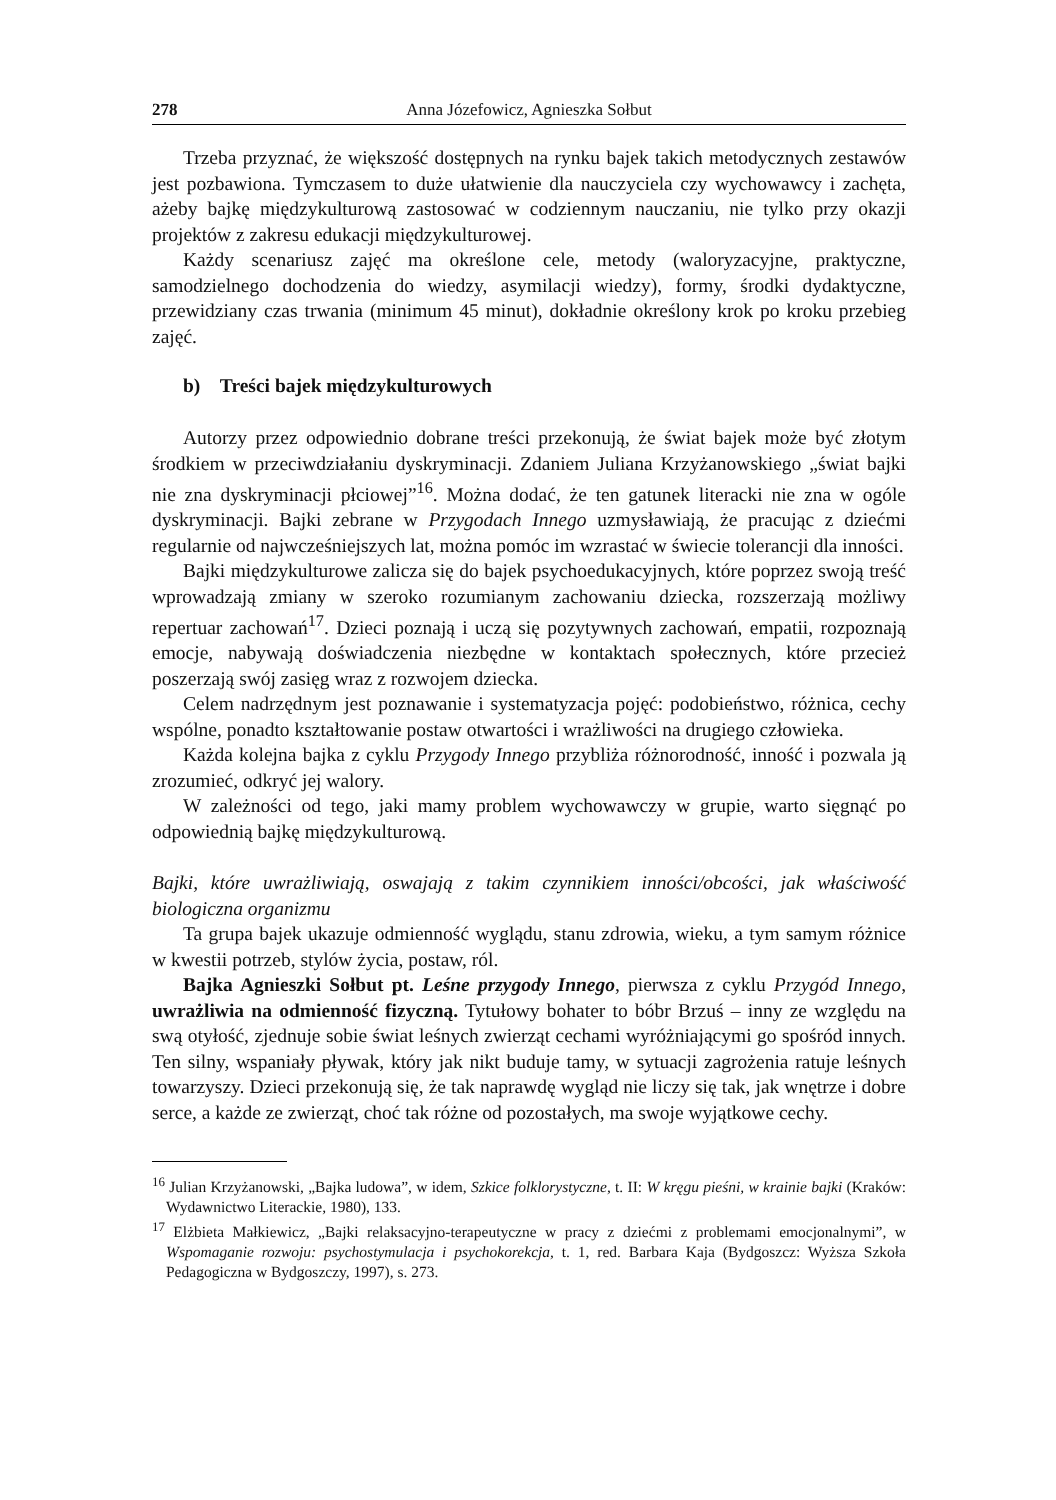278 Anna Józefowicz, Agnieszka Sołbut
Trzeba przyznać, że większość dostępnych na rynku bajek takich metodycznych zestawów jest pozbawiona. Tymczasem to duże ułatwienie dla nauczyciela czy wychowawcy i zachęta, ażeby bajkę międzykulturową zastosować w codziennym nauczaniu, nie tylko przy okazji projektów z zakresu edukacji międzykulturowej.
Każdy scenariusz zajęć ma określone cele, metody (waloryzacyjne, praktyczne, samodzielnego dochodzenia do wiedzy, asymilacji wiedzy), formy, środki dydaktyczne, przewidziany czas trwania (minimum 45 minut), dokładnie określony krok po kroku przebieg zajęć.
b) Treści bajek międzykulturowych
Autorzy przez odpowiednio dobrane treści przekonują, że świat bajek może być złotym środkiem w przeciwdziałaniu dyskryminacji. Zdaniem Juliana Krzyżanowskiego „świat bajki nie zna dyskryminacji płciowej”<sup>16</sup>. Można dodać, że ten gatunek literacki nie zna w ogóle dyskryminacji. Bajki zebrane w Przygodach Innego uzmysławiają, że pracując z dziećmi regularnie od najwcześniejszych lat, można pomóc im wzrastać w świecie tolerancji dla inności.
Bajki międzykulturowe zalicza się do bajek psychoedukacyjnych, które poprzez swoją treść wprowadzają zmiany w szeroko rozumianym zachowaniu dziecka, rozszerzają możliwy repertuar zachowań<sup>17</sup>. Dzieci poznają i uczą się pozytywnych zachowań, empatii, rozpoznają emocje, nabywają doświadczenia niezbędne w kontaktach społecznych, które przecież poszerzają swój zasięg wraz z rozwojem dziecka.
Celem nadrzędnym jest poznawanie i systematyzacja pojęć: podobieństwo, różnica, cechy wspólne, ponadto kształtowanie postaw otwartości i wrażliwości na drugiego człowieka.
Każda kolejna bajka z cyklu Przygody Innego przybliża różnorodność, inność i pozwala ją zrozumieć, odkryć jej walory.
W zależności od tego, jaki mamy problem wychowawczy w grupie, warto sięgnąć po odpowiednią bajkę międzykulturową.
Bajki, które uwrażliwiają, oswajają z takim czynnikiem inności/obcości, jak właściwość biologiczna organizmu
Ta grupa bajek ukazuje odmienność wyglądu, stanu zdrowia, wieku, a tym samym różnice w kwestii potrzeb, stylów życia, postaw, ról.
Bajka Agnieszki Sołbut pt. Leśne przygody Innego, pierwsza z cyklu Przygód Innego, uwrażliwia na odmienność fizyczną. Tytułowy bohater to bóbr Brzuś – inny ze względu na swą otyłość, zjednuje sobie świat leśnych zwierząt cechami wyróżniającymi go spośród innych. Ten silny, wspaniały pływak, który jak nikt buduje tamy, w sytuacji zagrożenia ratuje leśnych towarzyszy. Dzieci przekonują się, że tak naprawdę wygląd nie liczy się tak, jak wnętrze i dobre serce, a każde ze zwierząt, choć tak różne od pozostałych, ma swoje wyjątkowe cechy.
<sup>16</sup> Julian Krzyżanowski, „Bajka ludowa”, w idem, Szkice folklorystyczne, t. II: W kręgu pieśni, w krainie bajki (Kraków: Wydawnictwo Literackie, 1980), 133.
<sup>17</sup> Elżbieta Małkiewicz, „Bajki relaksacyjno-terapeutyczne w pracy z dziećmi z problemami emocjonalnymi”, w Wspomaganie rozwoju: psychostymulacja i psychokorekcja, t. 1, red. Barbara Kaja (Bydgoszcz: Wyższa Szkoła Pedagogiczna w Bydgoszczy, 1997), s. 273.